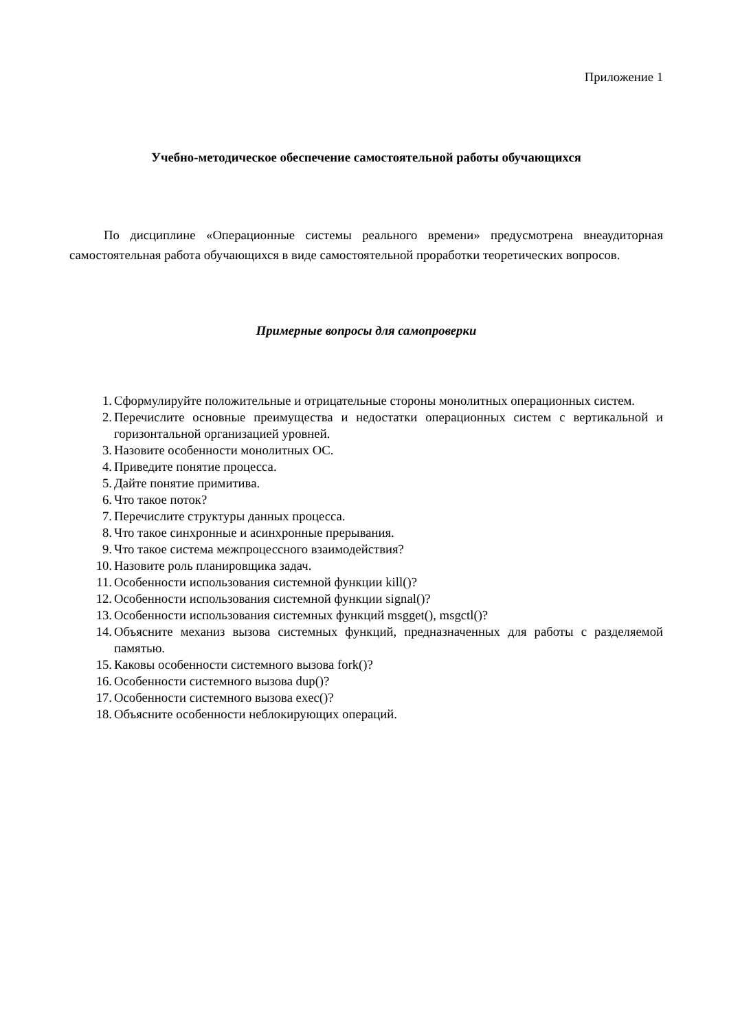Приложение 1
Учебно-методическое обеспечение самостоятельной работы обучающихся
По дисциплине «Операционные системы реального времени» предусмотрена внеаудиторная самостоятельная работа обучающихся в виде самостоятельной проработки теоретических вопросов.
Примерные вопросы для самопроверки
1. Сформулируйте положительные и отрицательные стороны монолитных операционных систем.
2. Перечислите основные преимущества и недостатки операционных систем с вертикальной и горизонтальной организацией уровней.
3. Назовите особенности монолитных ОС.
4. Приведите понятие процесса.
5. Дайте понятие примитива.
6. Что такое поток?
7. Перечислите структуры данных процесса.
8. Что такое синхронные и асинхронные прерывания.
9. Что такое система межпроцессного взаимодействия?
10. Назовите роль планировщика задач.
11. Особенности использования системной функции kill()?
12. Особенности использования системной функции signal()?
13. Особенности использования системных функций msgget(), msgctl()?
14. Объясните механиз вызова системных функций, предназначенных для работы с разделяемой памятью.
15. Каковы особенности системного вызова fork()?
16. Особенности системного вызова dup()?
17. Особенности системного вызова exec()?
18. Объясните особенности неблокирующих операций.